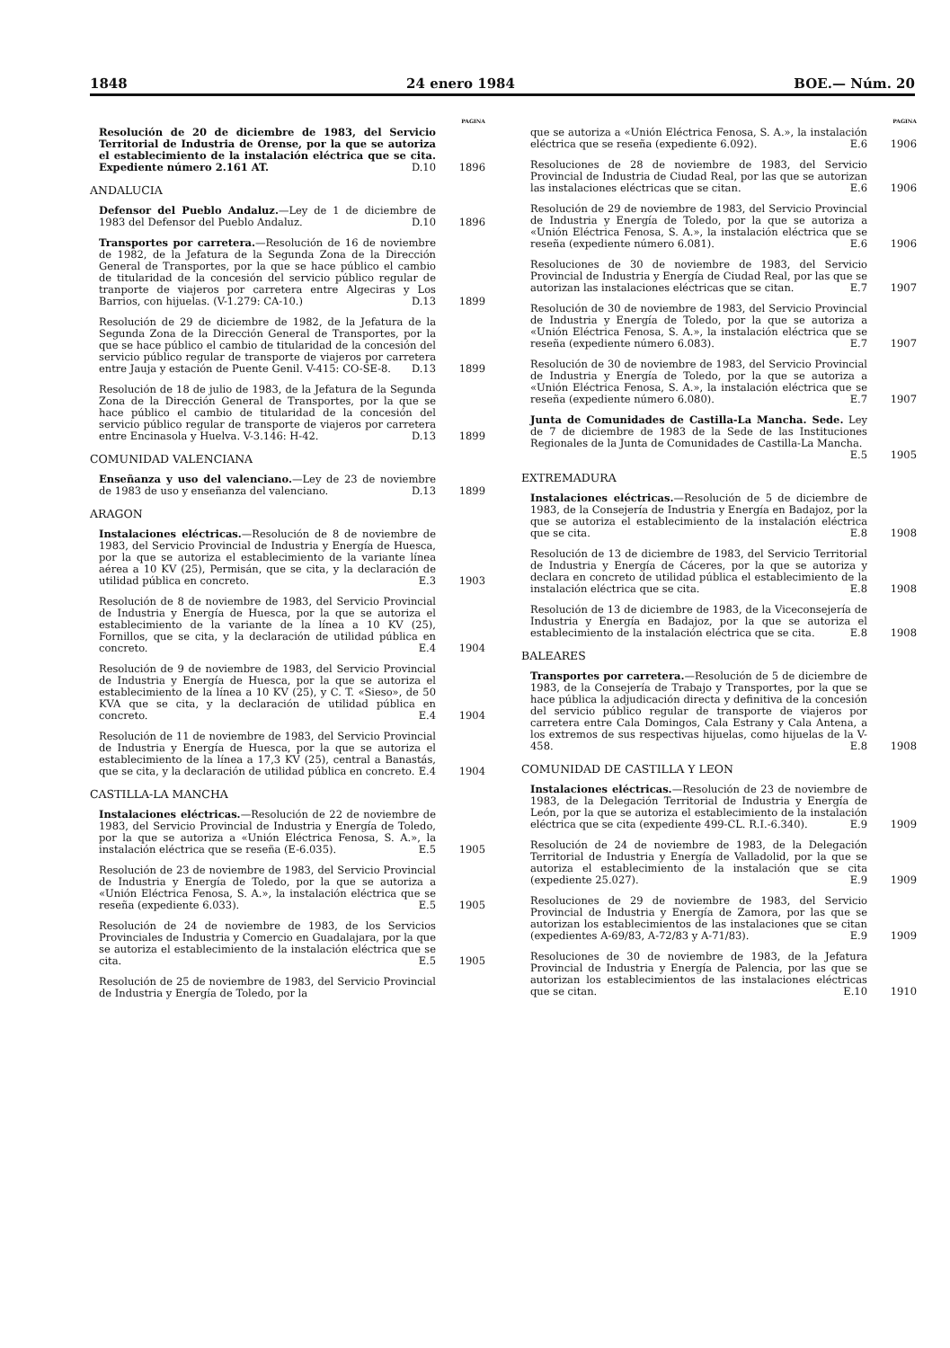1848 24 enero 1984 BOE.— Núm. 20
PAGINA
Resolución de 20 de diciembre de 1983, del Servicio Territorial de Industria de Orense, por la que se autoriza el establecimiento de la instalación eléctrica que se cita. Expediente número 2.161 AT. D.10
1896
ANDALUCIA
Defensor del Pueblo Andaluz.—Ley de 1 de diciembre de 1983 del Defensor del Pueblo Andaluz. D.10
1896
Transportes por carretera.—Resolución de 16 de noviembre de 1982, de la Jefatura de la Segunda Zona de la Dirección General de Transportes, por la que se hace público el cambio de titularidad de la concesión del servicio público regular de tranporte de viajeros por carretera entre Algeciras y Los Barrios, con hijuelas. (V-1.279: CA-10.) D.13
1899
Resolución de 29 de diciembre de 1982, de la Jefatura de la Segunda Zona de la Dirección General de Transportes, por la que se hace público el cambio de titularidad de la concesión del servicio público regular de transporte de viajeros por carretera entre Jauja y estación de Puente Genil. V-415: CO-SE-8. D.13
1899
Resolución de 18 de julio de 1983, de la Jefatura de la Segunda Zona de la Dirección General de Transportes, por la que se hace público el cambio de titularidad de la concesión del servicio público regular de transporte de viajeros por carretera entre Encinasola y Huelva. V-3.146: H-42. D.13
1899
COMUNIDAD VALENCIANA
Enseñanza y uso del valenciano.—Ley de 23 de noviembre de 1983 de uso y enseñanza del valenciano. D.13
1899
ARAGON
Instalaciones eléctricas.—Resolución de 8 de noviembre de 1983, del Servicio Provincial de Industria y Energía de Huesca, por la que se autoriza el establecimiento de la variante línea aérea a 10 KV (25), Permisán, que se cita, y la declaración de utilidad pública en concreto. E.3
1903
Resolución de 8 de noviembre de 1983, del Servicio Provincial de Industria y Energía de Huesca, por la que se autoriza el establecimiento de la variante de la línea a 10 KV (25), Fornillos, que se cita, y la declaración de utilidad pública en concreto. E.4
1904
Resolución de 9 de noviembre de 1983, del Servicio Provincial de Industria y Energía de Huesca, por la que se autoriza el establecimiento de la línea a 10 KV (25), y C. T. «Sieso», de 50 KVA que se cita, y la declaración de utilidad pública en concreto. E.4
1904
Resolución de 11 de noviembre de 1983, del Servicio Provincial de Industria y Energía de Huesca, por la que se autoriza el establecimiento de la línea a 17,3 KV (25), central a Banastás, que se cita, y la declaración de utilidad pública en concreto. E.4
1904
CASTILLA-LA MANCHA
Instalaciones eléctricas.—Resolución de 22 de noviembre de 1983, del Servicio Provincial de Industria y Energía de Toledo, por la que se autoriza a «Unión Eléctrica Fenosa, S. A.», la instalación eléctrica que se reseña (E-6.035). E.5
1905
Resolución de 23 de noviembre de 1983, del Servicio Provincial de Industria y Energía de Toledo, por la que se autoriza a «Unión Eléctrica Fenosa, S. A.», la instalación eléctrica que se reseña (expediente 6.033). E.5
1905
Resolución de 24 de noviembre de 1983, de los Servicios Provinciales de Industria y Comercio en Guadalajara, por la que se autoriza el establecimiento de la instalación eléctrica que se cita. E.5
1905
Resolución de 25 de noviembre de 1983, del Servicio Provincial de Industria y Energía de Toledo, por la
PAGINA
que se autoriza a «Unión Eléctrica Fenosa, S. A.», la instalación eléctrica que se reseña (expediente 6.092). E.6
1906
Resoluciones de 28 de noviembre de 1983, del Servicio Provincial de Industria de Ciudad Real, por las que se autorizan las instalaciones eléctricas que se citan. E.6
1906
Resolución de 29 de noviembre de 1983, del Servicio Provincial de Industria y Energía de Toledo, por la que se autoriza a «Unión Eléctrica Fenosa, S. A.», la instalación eléctrica que se reseña (expediente número 6.081). E.6
1906
Resoluciones de 30 de noviembre de 1983, del Servicio Provincial de Industria y Energía de Ciudad Real, por las que se autorizan las instalaciones eléctricas que se citan. E.7
1907
Resolución de 30 de noviembre de 1983, del Servicio Provincial de Industria y Energía de Toledo, por la que se autoriza a «Unión Eléctrica Fenosa, S. A.», la instalación eléctrica que se reseña (expediente número 6.083). E.7
1907
Resolución de 30 de noviembre de 1983, del Servicio Provincial de Industria y Energía de Toledo, por la que se autoriza a «Unión Eléctrica Fenosa, S. A.», la instalación eléctrica que se reseña (expediente número 6.080). E.7
1907
Junta de Comunidades de Castilla-La Mancha. Sede. Ley de 7 de diciembre de 1983 de la Sede de las Instituciones Regionales de la Junta de Comunidades de Castilla-La Mancha. E.5
1905
EXTREMADURA
Instalaciones eléctricas.—Resolución de 5 de diciembre de 1983, de la Consejería de Industria y Energía en Badajoz, por la que se autoriza el establecimiento de la instalación eléctrica que se cita. E.8
1908
Resolución de 13 de diciembre de 1983, del Servicio Territorial de Industria y Energía de Cáceres, por la que se autoriza y declara en concreto de utilidad pública el establecimiento de la instalación eléctrica que se cita. E.8
1908
Resolución de 13 de diciembre de 1983, de la Viceconsejería de Industria y Energía en Badajoz, por la que se autoriza el establecimiento de la instalación eléctrica que se cita. E.8
1908
BALEARES
Transportes por carretera.—Resolución de 5 de diciembre de 1983, de la Consejería de Trabajo y Transportes, por la que se hace pública la adjudicación directa y definitiva de la concesión del servicio público regular de transporte de viajeros por carretera entre Cala Domingos, Cala Estrany y Cala Antena, a los extremos de sus respectivas hijuelas, como hijuelas de la V-458. E.8
1908
COMUNIDAD DE CASTILLA Y LEON
Instalaciones eléctricas.—Resolución de 23 de noviembre de 1983, de la Delegación Territorial de Industria y Energía de León, por la que se autoriza el establecimiento de la instalación eléctrica que se cita (expediente 499-CL. R.I.-6.340). E.9
1909
Resolución de 24 de noviembre de 1983, de la Delegación Territorial de Industria y Energía de Valladolid, por la que se autoriza el establecimiento de la instalación que se cita (expediente 25.027). E.9
1909
Resoluciones de 29 de noviembre de 1983, del Servicio Provincial de Industria y Energía de Zamora, por las que se autorizan los establecimientos de las instalaciones que se citan (expedientes A-69/83, A-72/83 y A-71/83). E.9
1909
Resoluciones de 30 de noviembre de 1983, de la Jefatura Provincial de Industria y Energía de Palencia, por las que se autorizan los establecimientos de las instalaciones eléctricas que se citan. E.10
1910